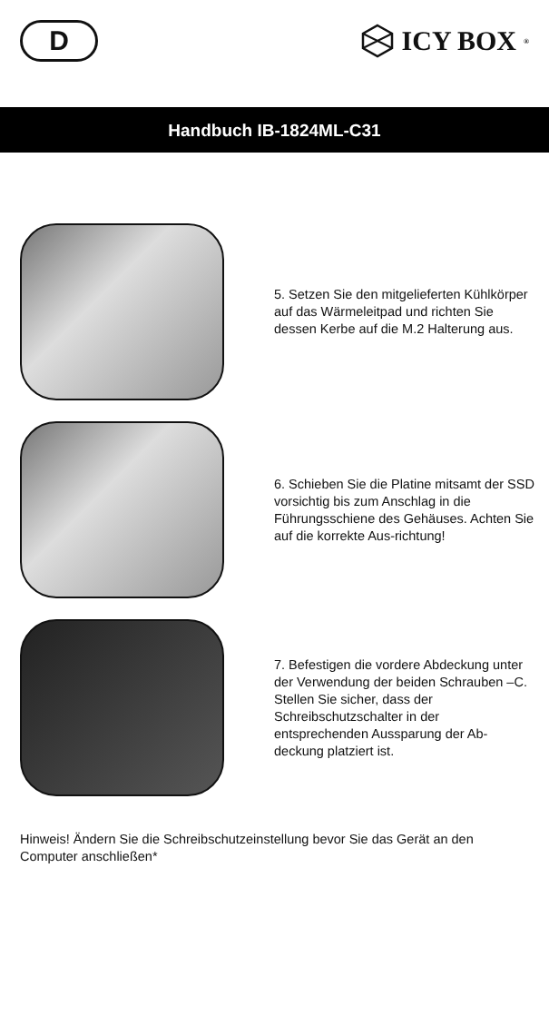D
ICY BOX<sup>®</sup>
Handbuch IB-1824ML-C31
5. Setzen Sie den mitgelieferten Kühlkörper auf das Wärmeleitpad und richten Sie dessen Kerbe auf die M.2 Halterung aus.
6. Schieben Sie die Platine mitsamt der SSD vorsichtig bis zum Anschlag in die Führungsschiene des Gehäuses. Achten Sie auf die korrekte Aus-richtung!
7. Befestigen die vordere Abdeckung unter der Verwendung der beiden Schrauben –C. Stellen Sie sicher, dass der Schreibschutzschalter in der entsprechenden Aussparung der Ab-deckung platziert ist.
Hinweis! Ändern Sie die Schreibschutzeinstellung bevor Sie das Gerät an den Computer anschließen*